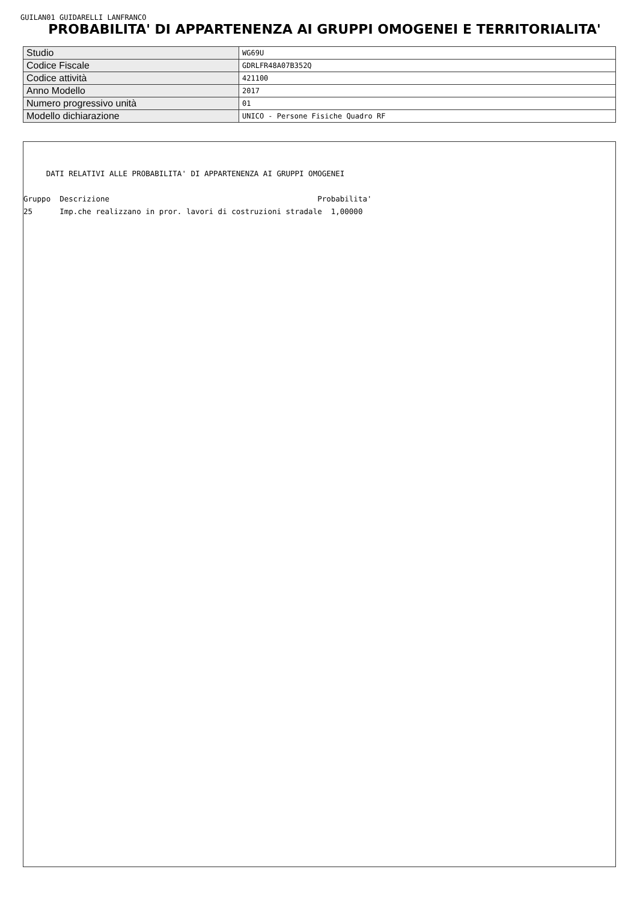GUILAN01 GUIDARELLI LANFRANCO
PROBABILITA' DI APPARTENENZA AI GRUPPI OMOGENEI E TERRITORIALITA'
| Studio | WG69U |
| Codice Fiscale | GDRLFR48A07B352Q |
| Codice attività | 421100 |
| Anno Modello | 2017 |
| Numero progressivo unità | 01 |
| Modello dichiarazione | UNICO - Persone Fisiche Quadro RF |
DATI RELATIVI ALLE PROBABILITA' DI APPARTENENZA AI GRUPPI OMOGENEI Gruppo Descrizione Probabilita' 25 Imp.che realizzano in pror. lavori di costruzioni stradale 1,00000